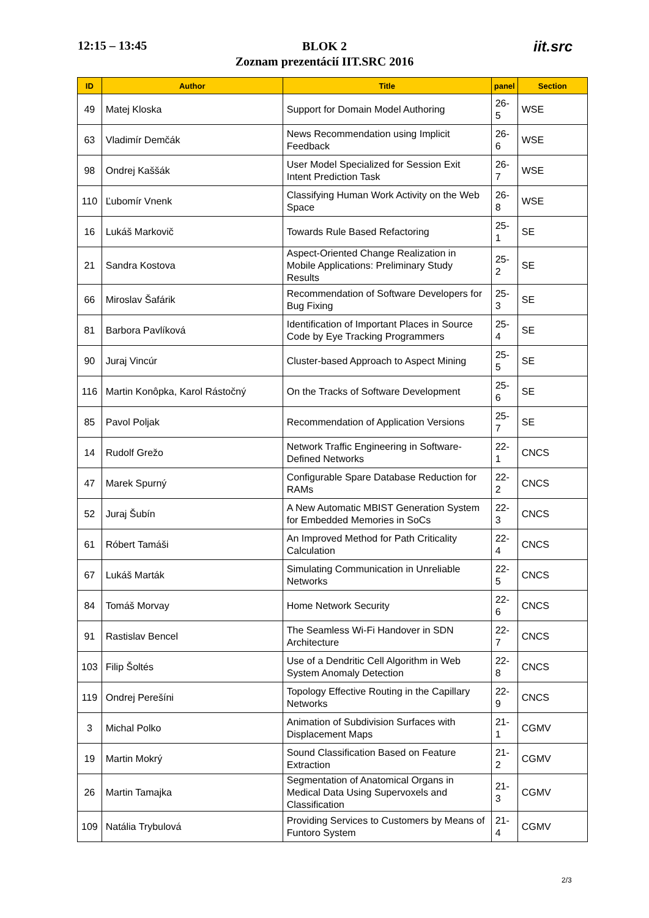12:15 – 13:45
BLOK 2
Zoznam prezentácií IIT.SRC 2016
iit.src
| ID | Author | Title | panel | Section |
| --- | --- | --- | --- | --- |
| 49 | Matej Kloska | Support for Domain Model Authoring | 26-5 | WSE |
| 63 | Vladimír Demčák | News Recommendation using Implicit Feedback | 26-6 | WSE |
| 98 | Ondrej Kaššák | User Model Specialized for Session Exit Intent Prediction Task | 26-7 | WSE |
| 110 | Ľubomír Vnenk | Classifying Human Work Activity on the Web Space | 26-8 | WSE |
| 16 | Lukáš Markovič | Towards Rule Based Refactoring | 25-1 | SE |
| 21 | Sandra Kostova | Aspect-Oriented Change Realization in Mobile Applications: Preliminary Study Results | 25-2 | SE |
| 66 | Miroslav Šafárik | Recommendation of Software Developers for Bug Fixing | 25-3 | SE |
| 81 | Barbora Pavlíková | Identification of Important Places in Source Code by Eye Tracking Programmers | 25-4 | SE |
| 90 | Juraj Vincúr | Cluster-based Approach to Aspect Mining | 25-5 | SE |
| 116 | Martin Konôpka, Karol Rástočný | On the Tracks of Software Development | 25-6 | SE |
| 85 | Pavol Poljak | Recommendation of Application Versions | 25-7 | SE |
| 14 | Rudolf Grežo | Network Traffic Engineering in Software-Defined Networks | 22-1 | CNCS |
| 47 | Marek Spurný | Configurable Spare Database Reduction for RAMs | 22-2 | CNCS |
| 52 | Juraj Šubín | A New Automatic MBIST Generation System for Embedded Memories in SoCs | 22-3 | CNCS |
| 61 | Róbert Tamáši | An Improved Method for Path Criticality Calculation | 22-4 | CNCS |
| 67 | Lukáš Marták | Simulating Communication in Unreliable Networks | 22-5 | CNCS |
| 84 | Tomáš Morvay | Home Network Security | 22-6 | CNCS |
| 91 | Rastislav Bencel | The Seamless Wi-Fi Handover in SDN Architecture | 22-7 | CNCS |
| 103 | Filip Šoltés | Use of a Dendritic Cell Algorithm in Web System Anomaly Detection | 22-8 | CNCS |
| 119 | Ondrej Perešíni | Topology Effective Routing in the Capillary Networks | 22-9 | CNCS |
| 3 | Michal Polko | Animation of Subdivision Surfaces with Displacement Maps | 21-1 | CGMV |
| 19 | Martin Mokrý | Sound Classification Based on Feature Extraction | 21-2 | CGMV |
| 26 | Martin Tamajka | Segmentation of Anatomical Organs in Medical Data Using Supervoxels and Classification | 21-3 | CGMV |
| 109 | Natália Trybulová | Providing Services to Customers by Means of Funtoro System | 21-4 | CGMV |
2/3